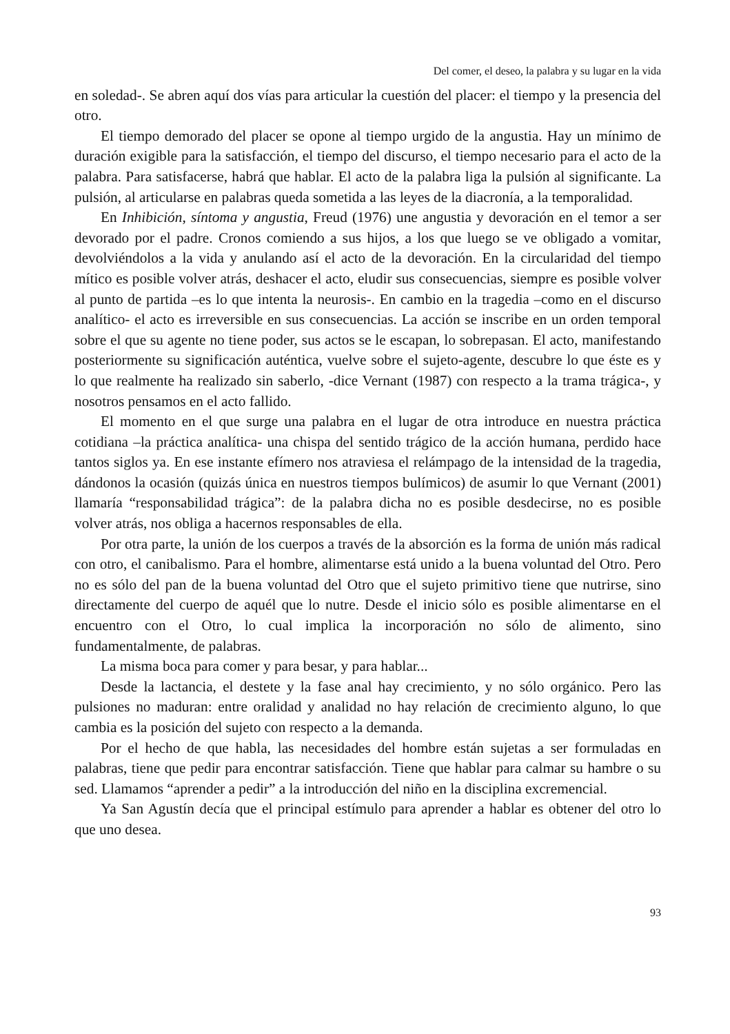Del comer, el deseo, la palabra y su lugar en la vida
en soledad-. Se abren aquí dos vías para articular la cuestión del placer: el tiempo y la presencia del otro.
El tiempo demorado del placer se opone al tiempo urgido de la angustia. Hay un mínimo de duración exigible para la satisfacción, el tiempo del discurso, el tiempo necesario para el acto de la palabra. Para satisfacerse, habrá que hablar. El acto de la palabra liga la pulsión al significante. La pulsión, al articularse en palabras queda sometida a las leyes de la diacronía, a la temporalidad.
En Inhibición, síntoma y angustia, Freud (1976) une angustia y devoración en el temor a ser devorado por el padre. Cronos comiendo a sus hijos, a los que luego se ve obligado a vomitar, devolviéndolos a la vida y anulando así el acto de la devoración. En la circularidad del tiempo mítico es posible volver atrás, deshacer el acto, eludir sus consecuencias, siempre es posible volver al punto de partida –es lo que intenta la neurosis-. En cambio en la tragedia –como en el discurso analítico- el acto es irreversible en sus consecuencias. La acción se inscribe en un orden temporal sobre el que su agente no tiene poder, sus actos se le escapan, lo sobrepasan. El acto, manifestando posteriormente su significación auténtica, vuelve sobre el sujeto-agente, descubre lo que éste es y lo que realmente ha realizado sin saberlo, -dice Vernant (1987) con respecto a la trama trágica-, y nosotros pensamos en el acto fallido.
El momento en el que surge una palabra en el lugar de otra introduce en nuestra práctica cotidiana –la práctica analítica- una chispa del sentido trágico de la acción humana, perdido hace tantos siglos ya. En ese instante efímero nos atraviesa el relámpago de la intensidad de la tragedia, dándonos la ocasión (quizás única en nuestros tiempos bulímicos) de asumir lo que Vernant (2001) llamaría “responsabilidad trágica”: de la palabra dicha no es posible desdecirse, no es posible volver atrás, nos obliga a hacernos responsables de ella.
Por otra parte, la unión de los cuerpos a través de la absorción es la forma de unión más radical con otro, el canibalismo. Para el hombre, alimentarse está unido a la buena voluntad del Otro. Pero no es sólo del pan de la buena voluntad del Otro que el sujeto primitivo tiene que nutrirse, sino directamente del cuerpo de aquél que lo nutre. Desde el inicio sólo es posible alimentarse en el encuentro con el Otro, lo cual implica la incorporación no sólo de alimento, sino fundamentalmente, de palabras.
La misma boca para comer y para besar, y para hablar...
Desde la lactancia, el destete y la fase anal hay crecimiento, y no sólo orgánico. Pero las pulsiones no maduran: entre oralidad y analidad no hay relación de crecimiento alguno, lo que cambia es la posición del sujeto con respecto a la demanda.
Por el hecho de que habla, las necesidades del hombre están sujetas a ser formuladas en palabras, tiene que pedir para encontrar satisfacción. Tiene que hablar para calmar su hambre o su sed. Llamamos “aprender a pedir” a la introducción del niño en la disciplina excremencial.
Ya San Agustín decía que el principal estímulo para aprender a hablar es obtener del otro lo que uno desea.
93